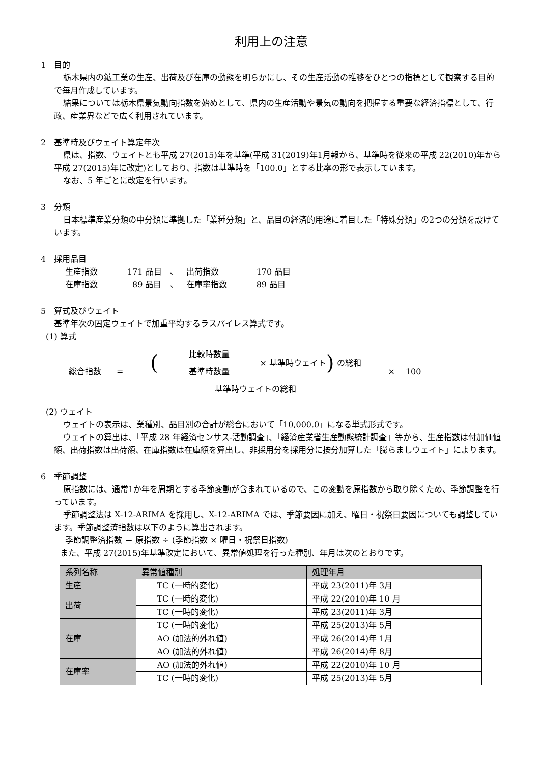利用上の注意
1　目的
栃木県内の鉱工業の生産、出荷及び在庫の動態を明らかにし、その生産活動の推移をひとつの指標として観察する目的で毎月作成しています。
結果については栃木県景気動向指数を始めとして、県内の生産活動や景気の動向を把握する重要な経済指標として、行政、産業界などで広く利用されています。
2　基準時及びウェイト算定年次
県は、指数、ウェイトとも平成 27(2015)年を基準(平成 31(2019)年1月報から、基準時を従来の平成 22(2010)年から平成 27(2015)年に改定)としており、指数は基準時を「100.0」とする比率の形で表示しています。
なお、5 年ごとに改定を行います。
3　分類
日本標準産業分類の中分類に準拠した「業種分類」と、品目の経済的用途に着目した「特殊分類」の2つの分類を設けています。
4　採用品目
| 生産指数 | 171 品目 | 、 | 出荷指数 | 170 品目 |
| 在庫指数 | 89 品目 | 、 | 在庫率指数 | 89 品目 |
5　算式及びウェイト
基準年次の固定ウェイトで加重平均するラスパイレス算式です。
(1) 算式
総合指数 =
(
比較時数量
基準時数量
× 基準時ウェイト) の総和
基準時ウェイトの総和
× 　100
(2) ウェイト
ウェイトの表示は、業種別、品目別の合計が総合において「10,000.0」になる単式形式です。
ウェイトの算出は、「平成 28 年経済センサス‐活動調査」、「経済産業省生産動態統計調査」等から、生産指数は付加価値額、出荷指数は出荷額、在庫指数は在庫額を算出し、非採用分を採用分に按分加算した「膨らましウェイト」によります。
6　季節調整
原指数には、通常1か年を周期とする季節変動が含まれているので、この変動を原指数から取り除くため、季節調整を行っています。
季節調整法は X-12-ARIMA を採用し、X-12-ARIMA では、季節要因に加え、曜日・祝祭日要因についても調整しています。季節調整済指数は以下のように算出されます。
季節調整済指数 ＝ 原指数 ÷ (季節指数 × 曜日・祝祭日指数)
また、平成 27(2015)年基準改定において、異常値処理を行った種別、年月は次のとおりです。
| 系列名称 | 異常値種別 | 処理年月 |
| --- | --- | --- |
| 生産 | TC (一時的変化) | 平成 23(2011)年 3月 |
| 出荷 | TC (一時的変化) | 平成 22(2010)年 10 月 |
| | TC (一時的変化) | 平成 23(2011)年 3月 |
| 在庫 | TC (一時的変化) | 平成 25(2013)年 5月 |
| | AO (加法的外れ値) | 平成 26(2014)年 1月 |
| | AO (加法的外れ値) | 平成 26(2014)年 8月 |
| 在庫率 | AO (加法的外れ値) | 平成 22(2010)年 10 月 |
| | TC (一時的変化) | 平成 25(2013)年 5月 |